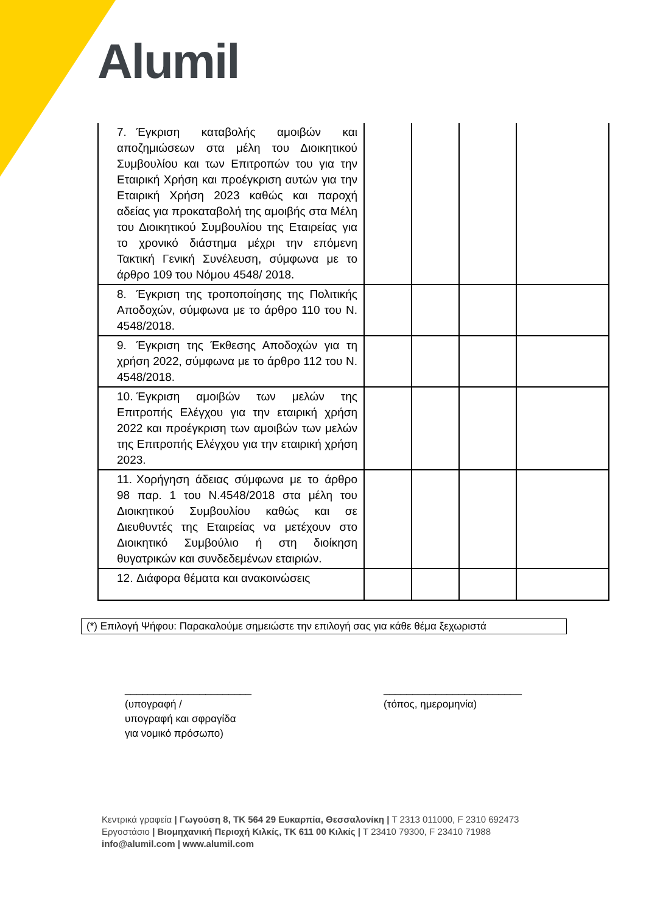Alumil
| 7. Έγκριση καταβολής αμοιβών και αποζημιώσεων στα μέλη του Διοικητικού Συμβουλίου και των Επιτροπών του για την Εταιρική Χρήση και προέγκριση αυτών για την Εταιρική Χρήση 2023 καθώς και παροχή αδείας για προκαταβολή της αμοιβής στα Μέλη του Διοικητικού Συμβουλίου της Εταιρείας για το χρονικό διάστημα μέχρι την επόμενη Τακτική Γενική Συνέλευση, σύμφωνα με το άρθρο 109 του Νόμου 4548/ 2018. | | | | |
| 8. Έγκριση της τροποποίησης της Πολιτικής Αποδοχών, σύμφωνα με το άρθρο 110 του Ν. 4548/2018. | | | | |
| 9. Έγκριση της Έκθεσης Αποδοχών για τη χρήση 2022, σύμφωνα με το άρθρο 112 του Ν. 4548/2018. | | | | |
| 10. Έγκριση αμοιβών των μελών της Επιτροπής Ελέγχου για την εταιρική χρήση 2022 και προέγκριση των αμοιβών των μελών της Επιτροπής Ελέγχου για την εταιρική χρήση 2023. | | | | |
| 11. Χορήγηση άδειας σύμφωνα με το άρθρο 98 παρ. 1 του Ν.4548/2018 στα μέλη του Διοικητικού Συμβουλίου καθώς και σε Διευθυντές της Εταιρείας να μετέχουν στο Διοικητικό Συμβούλιο ή στη διοίκηση θυγατρικών και συνδεδεμένων εταιριών. | | | | |
| 12. Διάφορα θέματα και ανακοινώσεις | | | | |
(*) Επιλογή Ψήφου: Παρακαλούμε σημειώστε την επιλογή σας για κάθε θέμα ξεχωριστά
______________________
(υπογραφή /
υπογραφή και σφραγίδα
για νομικό πρόσωπο)
________________________
(τόπος, ημερομηνία)
Κεντρικά γραφεία | Γωγούση 8, ΤΚ 564 29 Ευκαρπία, Θεσσαλονίκη | T 2313 011000, F 2310 692473
Εργοστάσιο | Βιομηχανική Περιοχή Κιλκίς, ΤΚ 611 00 Κιλκίς | T 23410 79300, F 23410 71988
info@alumil.com | www.alumil.com